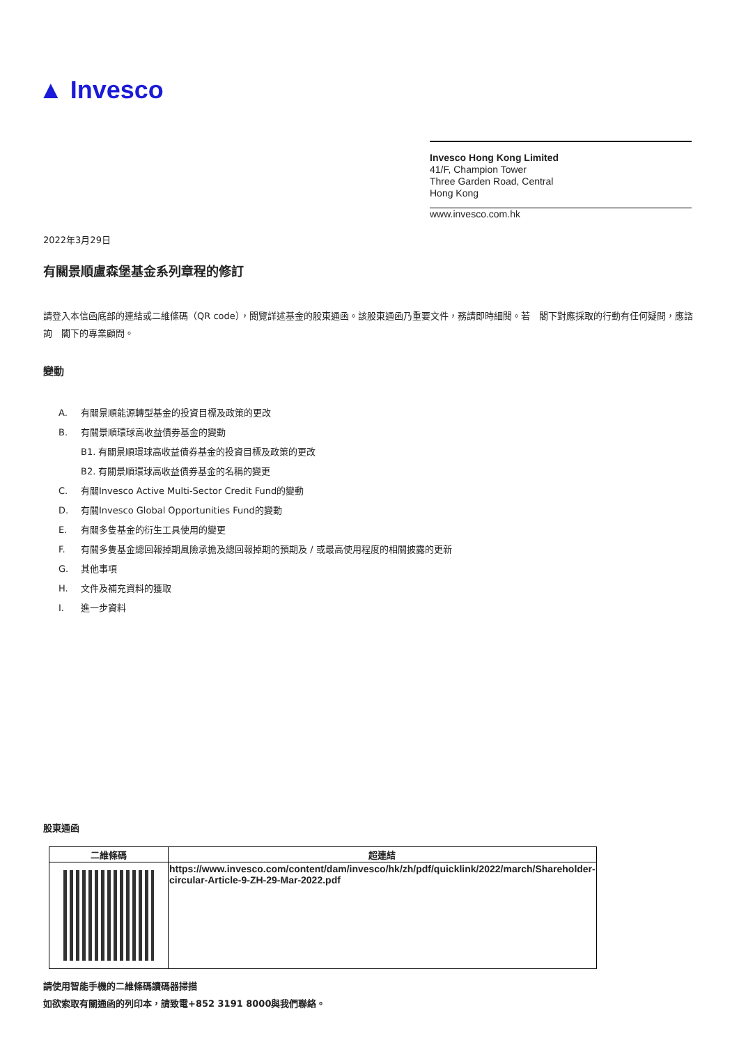▲ Invesco
Invesco Hong Kong Limited
41/F, Champion Tower
Three Garden Road, Central
Hong Kong
www.invesco.com.hk
2022年3月29日
有關景順盧森堡基金系列章程的修訂
請登入本信函底部的連結或二維條碼（QR code），閱覽詳述基金的股東通函。該股東通函乃重要文件，務請即時細閱。若　閣下對應採取的行動有任何疑問，應諮詢　閣下的專業顧問。
變動
A. 有關景順能源轉型基金的投資目標及政策的更改
B. 有關景順環球高收益債券基金的變動
B1. 有關景順環球高收益債券基金的投資目標及政策的更改
B2. 有關景順環球高收益債券基金的名稱的變更
C. 有關Invesco Active Multi-Sector Credit Fund的變動
D. 有關Invesco Global Opportunities Fund的變動
E. 有關多隻基金的衍生工具使用的變更
F. 有關多隻基金總回報掉期風險承擔及總回報掉期的預期及 / 或最高使用程度的相關披露的更新
G. 其他事項
H. 文件及補充資料的獲取
I. 進一步資料
股東通函
| 二維條碼 | 超連結 |
| --- | --- |
| | https://www.invesco.com/content/dam/invesco/hk/zh/pdf/quicklink/2022/march/Shareholder-circular-Article-9-ZH-29-Mar-2022.pdf |
請使用智能手機的二維條碼讀碼器掃描
如欲索取有關通函的列印本，請致電+852 3191 8000與我們聯絡。